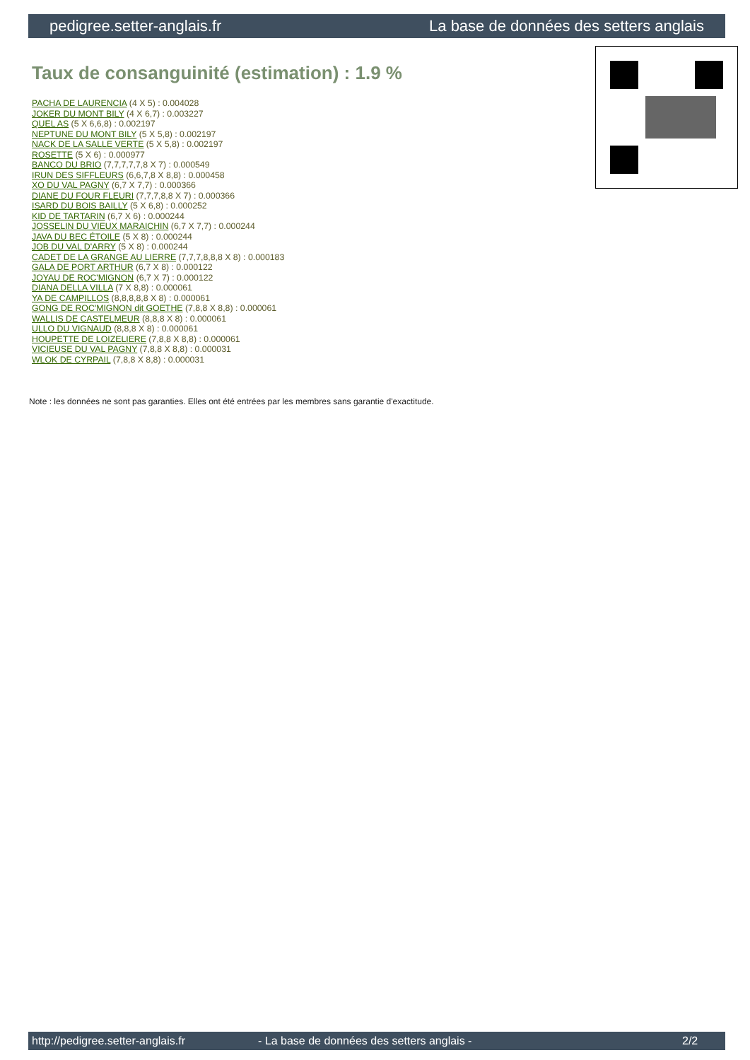pedigree.setter-anglais.fr La base de données des setters anglais
Taux de consanguinité (estimation) : 1.9 %
PACHA DE LAURENCIA (4 X 5) : 0.004028
JOKER DU MONT BILY (4 X 6,7) : 0.003227
QUEL AS (5 X 6,6,8) : 0.002197
NEPTUNE DU MONT BILY (5 X 5,8) : 0.002197
NACK DE LA SALLE VERTE (5 X 5,8) : 0.002197
ROSETTE (5 X 6) : 0.000977
BANCO DU BRIO (7,7,7,7,7,8 X 7) : 0.000549
IRUN DES SIFFLEURS (6,6,7,8 X 8,8) : 0.000458
XO DU VAL PAGNY (6,7 X 7,7) : 0.000366
DIANE DU FOUR FLEURI (7,7,7,8,8 X 7) : 0.000366
ISARD DU BOIS BAILLY (5 X 6,8) : 0.000252
KID DE TARTARIN (6,7 X 6) : 0.000244
JOSSELIN DU VIEUX MARAICHIN (6,7 X 7,7) : 0.000244
JAVA DU BEC ÉTOILE (5 X 8) : 0.000244
JOB DU VAL D'ARRY (5 X 8) : 0.000244
CADET DE LA GRANGE AU LIERRE (7,7,7,8,8,8 X 8) : 0.000183
GALA DE PORT ARTHUR (6,7 X 8) : 0.000122
JOYAU DE ROC'MIGNON (6,7 X 7) : 0.000122
DIANA DELLA VILLA (7 X 8,8) : 0.000061
YA DE CAMPILLOS (8,8,8,8,8 X 8) : 0.000061
GONG DE ROC'MIGNON dit GOETHE (7,8,8 X 8,8) : 0.000061
WALLIS DE CASTELMEUR (8,8,8 X 8) : 0.000061
ULLO DU VIGNAUD (8,8,8 X 8) : 0.000061
HOUPETTE DE LOIZELIERE (7,8,8 X 8,8) : 0.000061
VICIEUSE DU VAL PAGNY (7,8,8 X 8,8) : 0.000031
WLOK DE CYRPAIL (7,8,8 X 8,8) : 0.000031
Note : les données ne sont pas garanties. Elles ont été entrées par les membres sans garantie d'exactitude.
http://pedigree.setter-anglais.fr - La base de données des setters anglais - 2/2